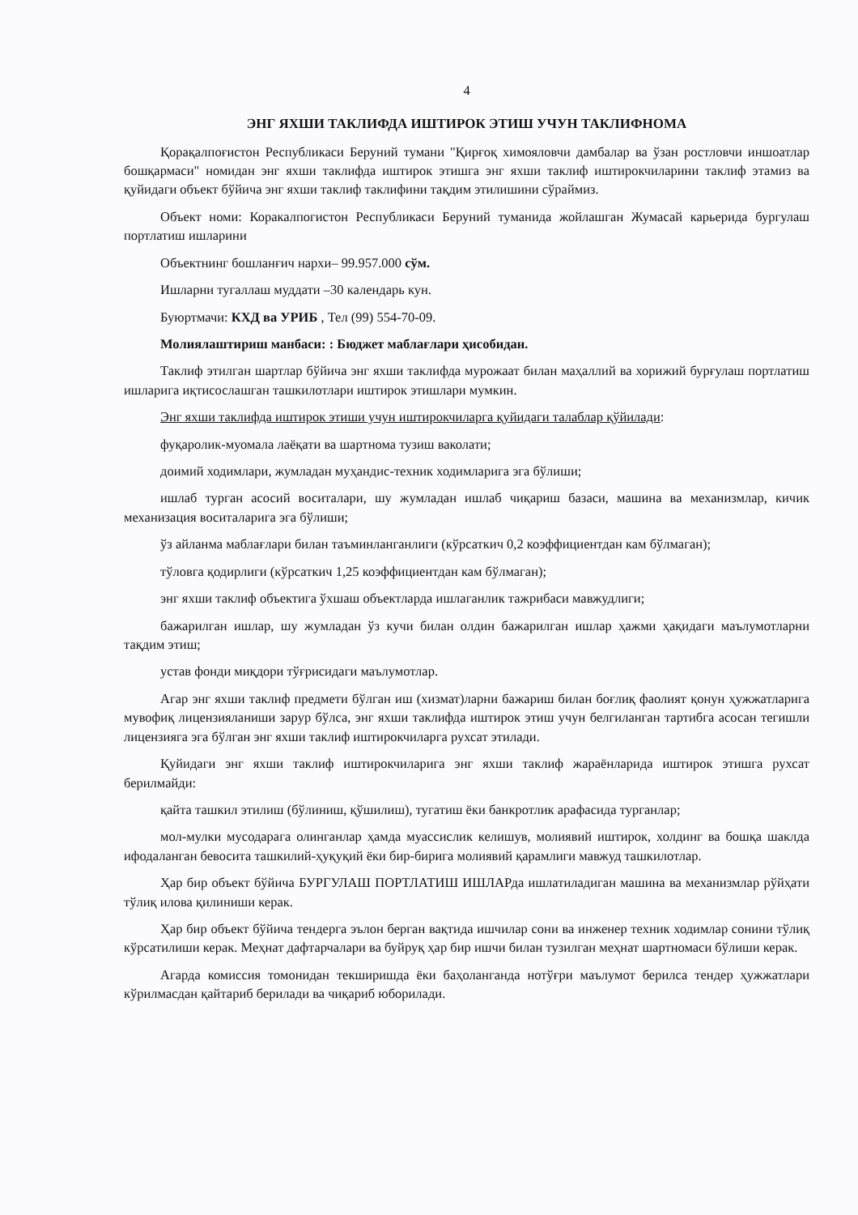4
ЭНГ ЯХШИ ТАКЛИФДА ИШТИРОК ЭТИШ УЧУН ТАКЛИФНОМА
Қорақалпоғистон Республикаси Беруний тумани "Қирғоқ химояловчи дамбалар ва ўзан ростловчи иншоатлар бошқармаси" номидан энг яхши таклифда иштирок этишга энг яхши таклиф иштирокчиларини таклиф этамиз ва қуйидаги объект бўйича энг яхши таклиф таклифини тақдим этилишини сўраймиз.
Объект номи: Коракалпогистон Республикаси Беруний туманида жойлашган Жумасай карьерида бургулаш портлатиш ишларини
Объектнинг бошланғич нархи– 99.957.000 сўм.
Ишларни тугаллаш муддати –30 календарь кун.
Буюртмачи: КХД ва УРИБ , Тел (99) 554-70-09.
Молиялаштириш манбаси: : Бюджет маблағлари ҳисобидан.
Таклиф этилган шартлар бўйича энг яхши таклифда мурожаат билан маҳаллий ва хорижий бурғулаш портлатиш ишларига иқтисослашган ташкилотлари иштирок этишлари мумкин.
Энг яхши таклифда иштирок этиши учун иштирокчиларга қуйидаги талаблар қўйилади:
фуқаролик-муомала лаёқати ва шартнома тузиш ваколати;
доимий ходимлари, жумладан муҳандис-техник ходимларига эга бўлиши;
ишлаб турган асосий воситалари, шу жумладан ишлаб чиқариш базаси, машина ва механизмлар, кичик механизация воситаларига эга бўлиши;
ўз айланма маблағлари билан таъминланганлиги (кўрсаткич 0,2 коэффициентдан кам бўлмаган);
тўловга қодирлиги (кўрсаткич 1,25 коэффициентдан кам бўлмаган);
энг яхши таклиф объектига ўхшаш объектларда ишлаганлик тажрибаси мавжудлиги;
бажарилган ишлар, шу жумладан ўз кучи билан олдин бажарилган ишлар ҳажми ҳақидаги маълумотларни тақдим этиш;
устав фонди миқдори тўғрисидаги маълумотлар.
Агар энг яхши таклиф предмети бўлган иш (хизмат)ларни бажариш билан боғлиқ фаолият қонун ҳужжатларига мувофиқ лицензияланиши зарур бўлса, энг яхши таклифда иштирок этиш учун белгиланган тартибга асосан тегишли лицензияга эга бўлган энг яхши таклиф иштирокчиларга рухсат этилади.
Қуйидаги энг яхши таклиф иштирокчиларига энг яхши таклиф жараёнларида иштирок этишга рухсат берилмайди:
қайта ташкил этилиш (бўлиниш, қўшилиш), тугатиш ёки банкротлик арафасида турганлар;
мол-мулки мусодарага олинганлар ҳамда муассислик келишув, молиявий иштирок, холдинг ва бошқа шаклда ифодаланган бевосита ташкилий-ҳуқуқий ёки бир-бирига молиявий қарамлиги мавжуд ташкилотлар.
Ҳар бир объект бўйича БУРГУЛАШ ПОРТЛАТИШ ИШЛАРда ишлатиладиган машина ва механизмлар рўйҳати тўлиқ илова қилиниши керак.
Ҳар бир объект бўйича тендерга эълон берган вақтида ишчилар сони ва инженер техник ходимлар сонини тўлиқ кўрсатилиши керак. Меҳнат дафтарчалари ва буйруқ ҳар бир ишчи билан тузилган меҳнат шартномаси бўлиши керак.
Агарда комиссия томонидан текширишда ёки баҳоланганда нотўғри маълумот берилса тендер ҳужжатлари кўрилмасдан қайтариб берилади ва чиқариб юборилади.